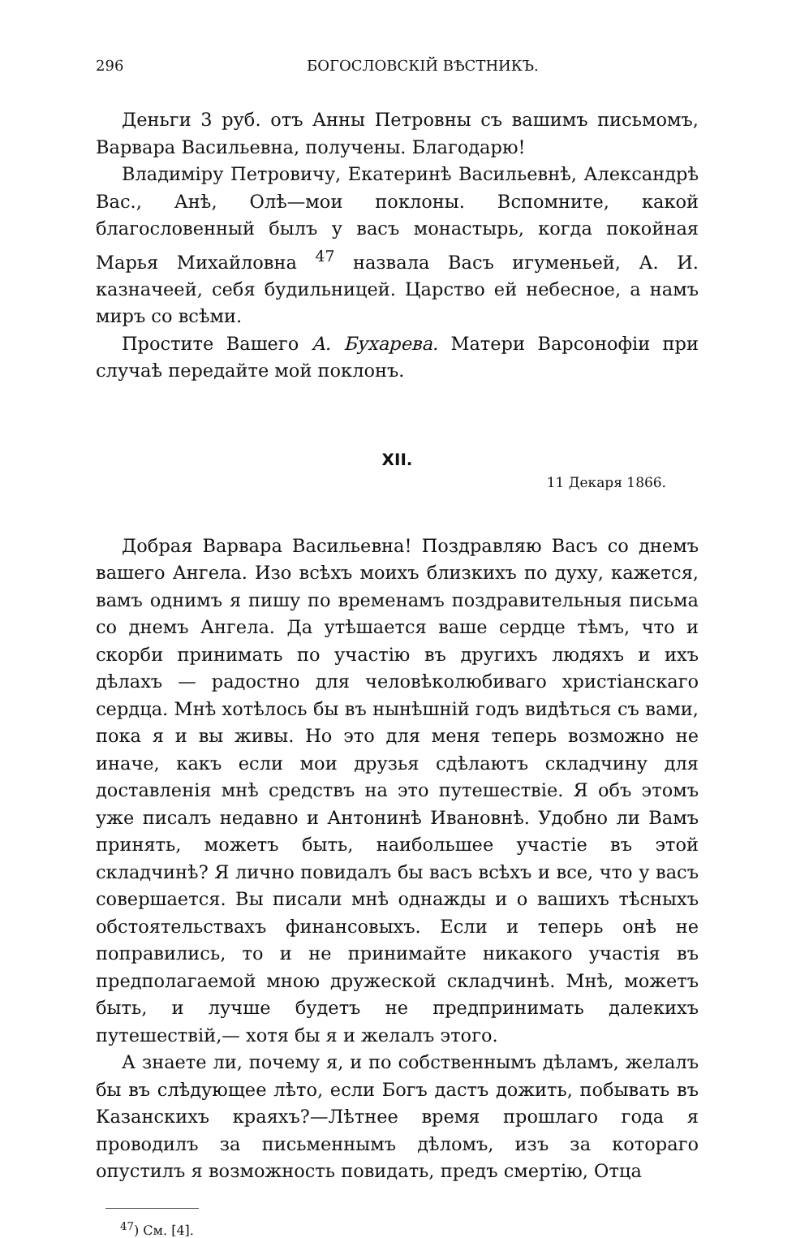296 БОГОСЛОВСКІЙ ВѢСТНИКЪ.
Деньги 3 руб. отъ Анны Петровны съ вашимъ письмомъ, Варвара Васильевна, получены. Благодарю!
Владиміру Петровичу, Екатеринѣ Васильевнѣ, Александрѣ Вас., Анѣ, Олѣ—мои поклоны. Вспомните, какой благословенный былъ у васъ монастырь, когда покойная Марья Михайловна <sup>47</sup> назвала Васъ игуменьей, А. И. казначеей, себя будильницей. Царство ей небесное, а намъ миръ со всѣми.
Простите Вашего А. Бухарева. Матери Варсонофіи при случаѣ передайте мой поклонъ.
XII.
11 Декаря 1866.
Добрая Варвара Васильевна! Поздравляю Васъ со днемъ вашего Ангела. Изо всѣхъ моихъ близкихъ по духу, кажется, вамъ однимъ я пишу по временамъ поздравительныя письма со днемъ Ангела. Да утѣшается ваше сердце тѣмъ, что и скорби принимать по участію въ другихъ людяхъ и ихъ дѣлахъ — радостно для человѣколюбиваго христіанскаго сердца. Мнѣ хотѣлось бы въ нынѣшній годъ видѣться съ вами, пока я и вы живы. Но это для меня теперь возможно не иначе, какъ если мои друзья сдѣлаютъ складчину для доставленія мнѣ средствъ на это путешествіе. Я объ этомъ уже писалъ недавно и Антонинѣ Ивановнѣ. Удобно ли Вамъ принять, можетъ быть, наибольшее участіе въ этой складчинѣ? Я лично повидалъ бы васъ всѣхъ и все, что у васъ совершается. Вы писали мнѣ однажды и о вашихъ тѣсныхъ обстоятельствахъ финансовыхъ. Если и теперь онѣ не поправились, то и не принимайте никакого участія въ предполагаемой мною дружеской складчинѣ. Мнѣ, можетъ быть, и лучше будетъ не предпринимать далекихъ путешествій,— хотя бы я и желалъ этого.
А знаете ли, почему я, и по собственнымъ дѣламъ, желалъ бы въ слѣдующее лѣто, если Богъ дастъ дожить, побывать въ Казанскихъ краяхъ?—Лѣтнее время прошлаго года я проводилъ за письменнымъ дѣломъ, изъ за котораго опустилъ я возможность повидать, предъ смертію, Отца
<sup>47</sup>) См. [4].